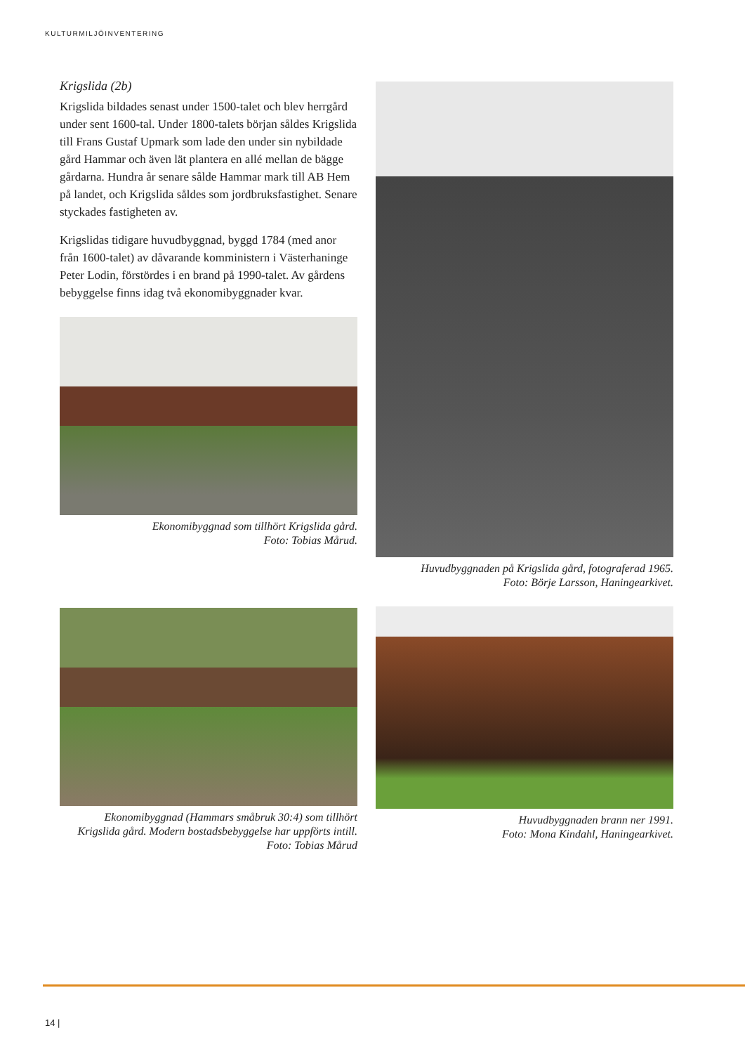KULTURMILJÖINVENTERING
Krigslida (2b)
Krigslida bildades senast under 1500-talet och blev herrgård under sent 1600-tal. Under 1800-talets början såldes Krigslida till Frans Gustaf Upmark som lade den under sin nybildade gård Hammar och även lät plantera en allé mellan de bägge gårdarna. Hundra år senare sålde Hammar mark till AB Hem på landet, och Krigslida såldes som jordbruksfastighet. Senare styckades fastigheten av.
Krigslidas tidigare huvudbyggnad, byggd 1784 (med anor från 1600-talet) av dåvarande komministern i Västerhaninge Peter Lodin, förstördes i en brand på 1990-talet. Av gårdens bebyggelse finns idag två ekonomibyggnader kvar.
Ekonomibyggnad som tillhört Krigslida gård.
Foto: Tobias Mårud.
Huvudbyggnaden på Krigslida gård, fotograferad 1965.
Foto: Börje Larsson, Haningearkivet.
Ekonomibyggnad (Hammars småbruk 30:4) som tillhört
Krigslida gård. Modern bostadsbebyggelse har uppförts intill.
Foto: Tobias Mårud
Huvudbyggnaden brann ner 1991.
Foto: Mona Kindahl, Haningearkivet.
14 |